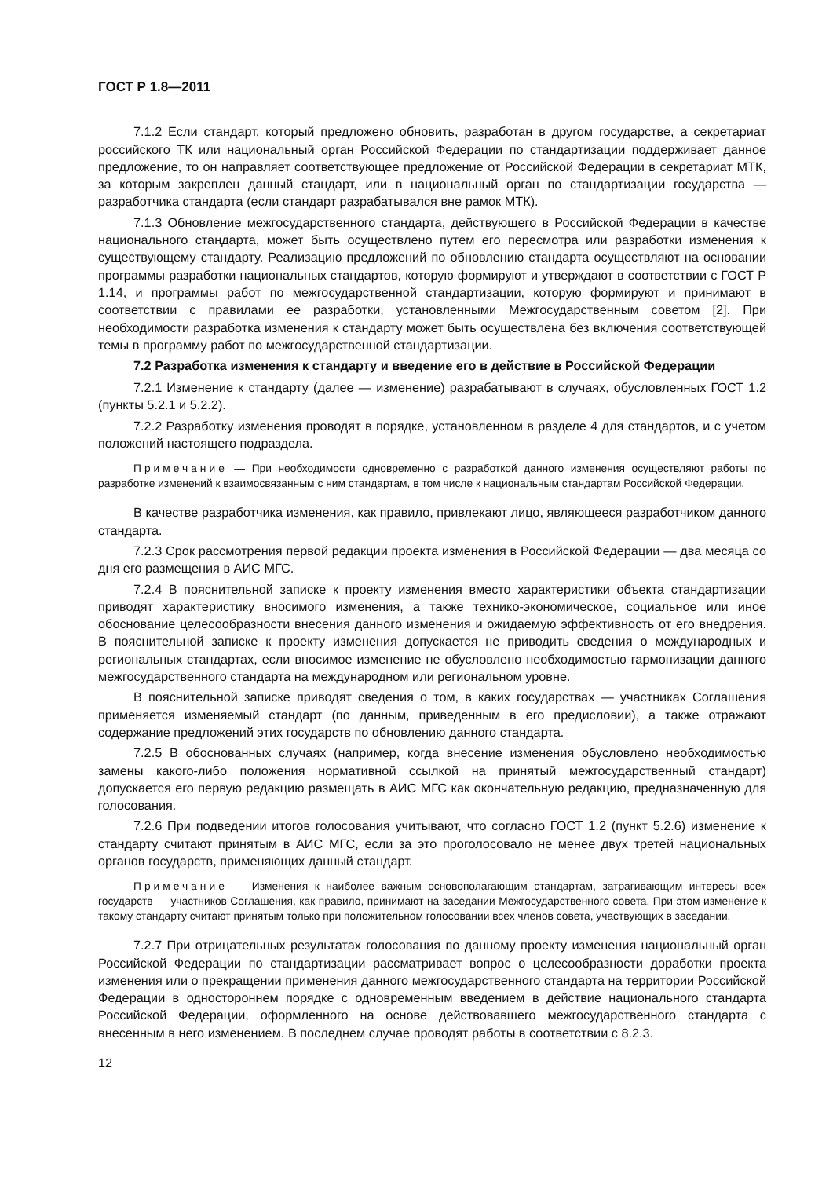ГОСТ Р 1.8—2011
7.1.2 Если стандарт, который предложено обновить, разработан в другом государстве, а секретариат российского ТК или национальный орган Российской Федерации по стандартизации поддерживает данное предложение, то он направляет соответствующее предложение от Российской Федерации в секретариат МТК, за которым закреплен данный стандарт, или в национальный орган по стандартизации государства — разработчика стандарта (если стандарт разрабатывался вне рамок МТК).
7.1.3 Обновление межгосударственного стандарта, действующего в Российской Федерации в качестве национального стандарта, может быть осуществлено путем его пересмотра или разработки изменения к существующему стандарту. Реализацию предложений по обновлению стандарта осуществляют на основании программы разработки национальных стандартов, которую формируют и утверждают в соответствии с ГОСТ Р 1.14, и программы работ по межгосударственной стандартизации, которую формируют и принимают в соответствии с правилами ее разработки, установленными Межгосударственным советом [2]. При необходимости разработка изменения к стандарту может быть осуществлена без включения соответствующей темы в программу работ по межгосударственной стандартизации.
7.2 Разработка изменения к стандарту и введение его в действие в Российской Федерации
7.2.1 Изменение к стандарту (далее — изменение) разрабатывают в случаях, обусловленных ГОСТ 1.2 (пункты 5.2.1 и 5.2.2).
7.2.2 Разработку изменения проводят в порядке, установленном в разделе 4 для стандартов, и с учетом положений настоящего подраздела.
Примечание — При необходимости одновременно с разработкой данного изменения осуществляют работы по разработке изменений к взаимосвязанным с ним стандартам, в том числе к национальным стандартам Российской Федерации.
В качестве разработчика изменения, как правило, привлекают лицо, являющееся разработчиком данного стандарта.
7.2.3 Срок рассмотрения первой редакции проекта изменения в Российской Федерации — два месяца со дня его размещения в АИС МГС.
7.2.4 В пояснительной записке к проекту изменения вместо характеристики объекта стандартизации приводят характеристику вносимого изменения, а также технико-экономическое, социальное или иное обоснование целесообразности внесения данного изменения и ожидаемую эффективность от его внедрения. В пояснительной записке к проекту изменения допускается не приводить сведения о международных и региональных стандартах, если вносимое изменение не обусловлено необходимостью гармонизации данного межгосударственного стандарта на международном или региональном уровне.
В пояснительной записке приводят сведения о том, в каких государствах — участниках Соглашения применяется изменяемый стандарт (по данным, приведенным в его предисловии), а также отражают содержание предложений этих государств по обновлению данного стандарта.
7.2.5 В обоснованных случаях (например, когда внесение изменения обусловлено необходимостью замены какого-либо положения нормативной ссылкой на принятый межгосударственный стандарт) допускается его первую редакцию размещать в АИС МГС как окончательную редакцию, предназначенную для голосования.
7.2.6 При подведении итогов голосования учитывают, что согласно ГОСТ 1.2 (пункт 5.2.6) изменение к стандарту считают принятым в АИС МГС, если за это проголосовало не менее двух третей национальных органов государств, применяющих данный стандарт.
Примечание — Изменения к наиболее важным основополагающим стандартам, затрагивающим интересы всех государств — участников Соглашения, как правило, принимают на заседании Межгосударственного совета. При этом изменение к такому стандарту считают принятым только при положительном голосовании всех членов совета, участвующих в заседании.
7.2.7 При отрицательных результатах голосования по данному проекту изменения национальный орган Российской Федерации по стандартизации рассматривает вопрос о целесообразности доработки проекта изменения или о прекращении применения данного межгосударственного стандарта на территории Российской Федерации в одностороннем порядке с одновременным введением в действие национального стандарта Российской Федерации, оформленного на основе действовавшего межгосударственного стандарта с внесенным в него изменением. В последнем случае проводят работы в соответствии с 8.2.3.
12